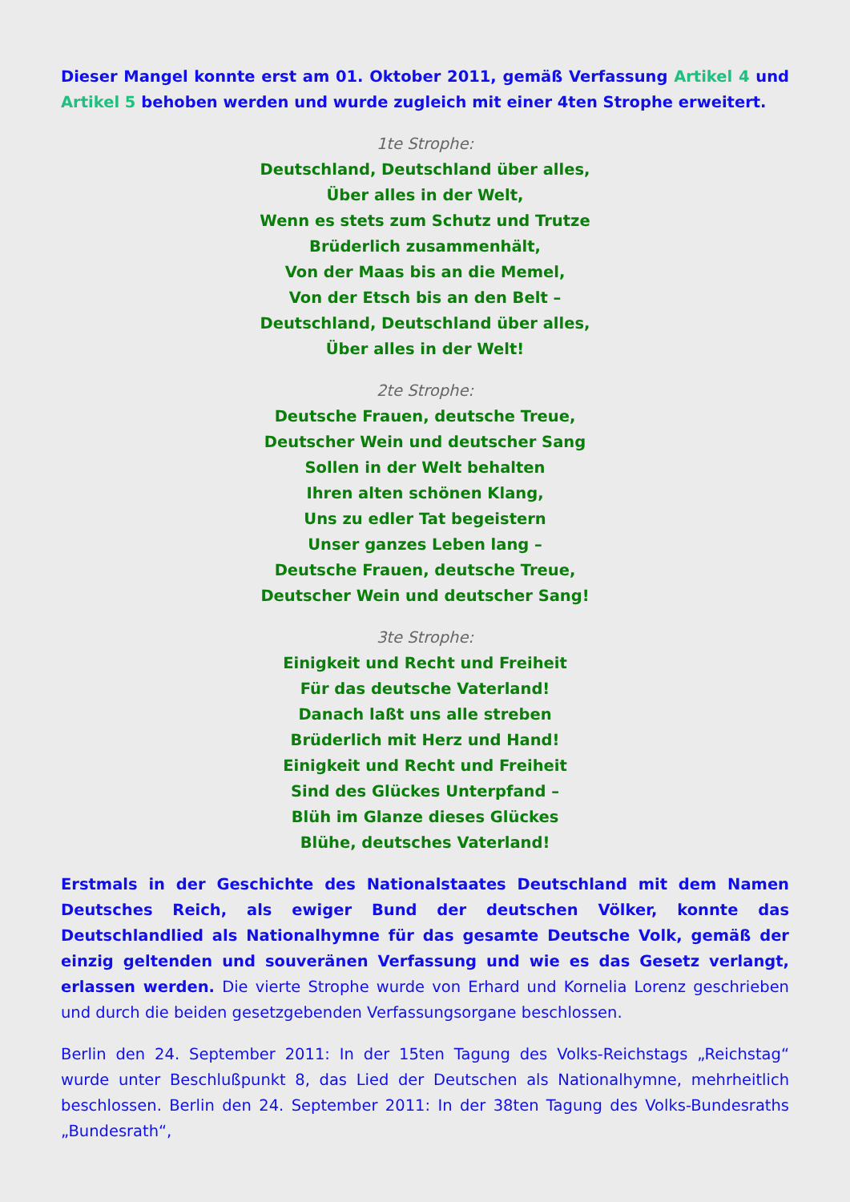Dieser Mangel konnte erst am 01. Oktober 2011, gemäß Verfassung Artikel 4 und Artikel 5 behoben werden und wurde zugleich mit einer 4ten Strophe erweitert.
1te Strophe:
Deutschland, Deutschland über alles,
Über alles in der Welt,
Wenn es stets zum Schutz und Trutze
Brüderlich zusammenhält,
Von der Maas bis an die Memel,
Von der Etsch bis an den Belt –
Deutschland, Deutschland über alles,
Über alles in der Welt!
2te Strophe:
Deutsche Frauen, deutsche Treue,
Deutscher Wein und deutscher Sang
Sollen in der Welt behalten
Ihren alten schönen Klang,
Uns zu edler Tat begeistern
Unser ganzes Leben lang –
Deutsche Frauen, deutsche Treue,
Deutscher Wein und deutscher Sang!
3te Strophe:
Einigkeit und Recht und Freiheit
Für das deutsche Vaterland!
Danach laßt uns alle streben
Brüderlich mit Herz und Hand!
Einigkeit und Recht und Freiheit
Sind des Glückes Unterpfand –
Blüh im Glanze dieses Glückes
Blühe, deutsches Vaterland!
Erstmals in der Geschichte des Nationalstaates Deutschland mit dem Namen Deutsches Reich, als ewiger Bund der deutschen Völker, konnte das Deutschlandlied als Nationalhymne für das gesamte Deutsche Volk, gemäß der einzig geltenden und souveränen Verfassung und wie es das Gesetz verlangt, erlassen werden. Die vierte Strophe wurde von Erhard und Kornelia Lorenz geschrieben und durch die beiden gesetzgebenden Verfassungsorgane beschlossen.
Berlin den 24. September 2011: In der 15ten Tagung des Volks-Reichstags „Reichstag“ wurde unter Beschlußpunkt 8, das Lied der Deutschen als Nationalhymne, mehrheitlich beschlossen. Berlin den 24. September 2011: In der 38ten Tagung des Volks-Bundesraths „Bundesrath“,